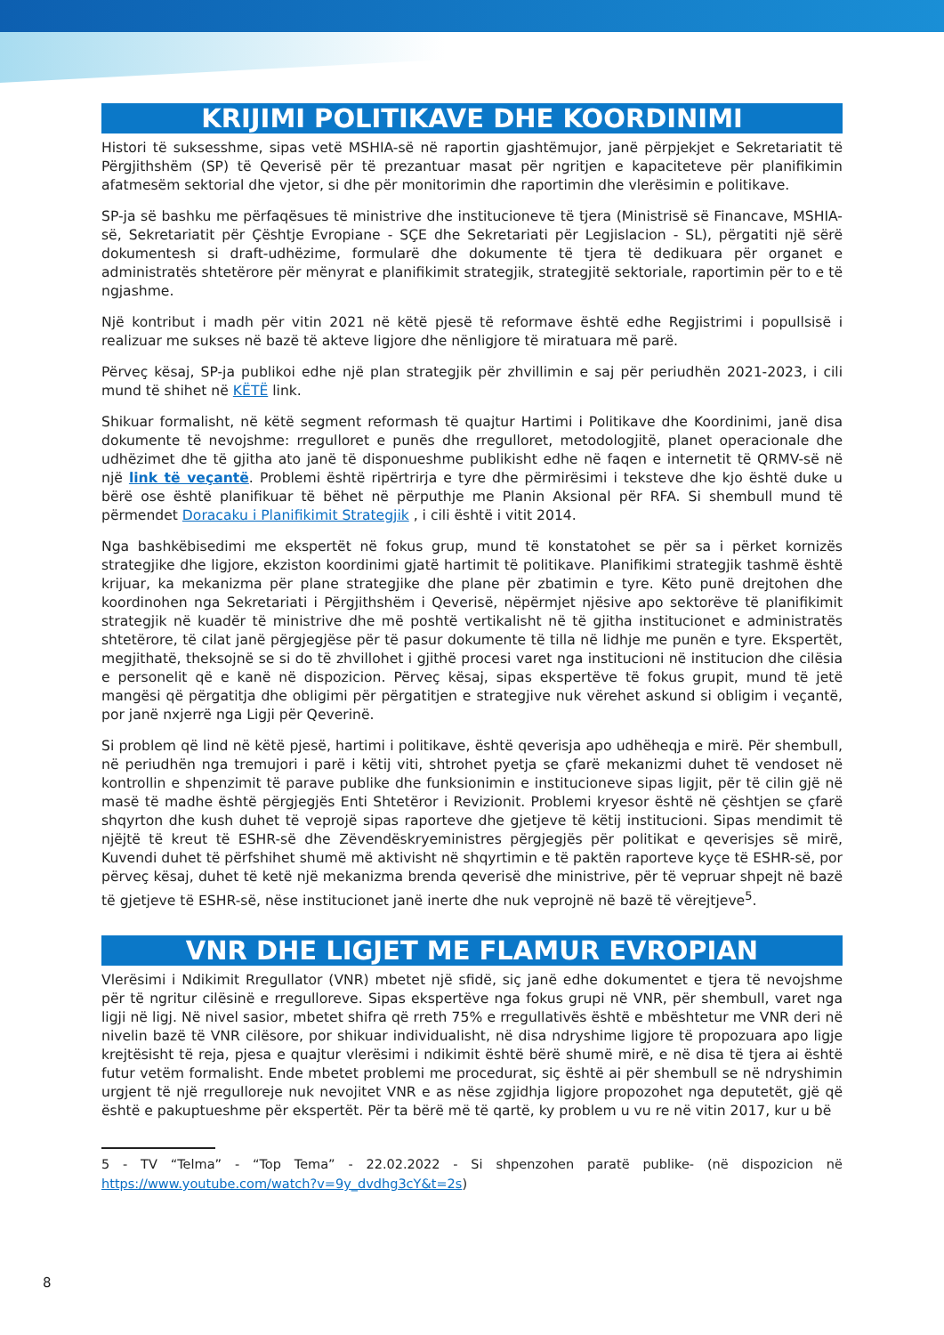KRIJIMI POLITIKAVE DHE KOORDINIMI
Histori të suksesshme, sipas vetë MSHIA-së në raportin gjashtëmujor, janë përpjekjet e Sekretariatit të Përgjithshëm (SP) të Qeverisë për të prezantuar masat për ngritjen e kapaciteteve për planifikimin afatmesëm sektorial dhe vjetor, si dhe për monitorimin dhe raportimin dhe vlerësimin e politikave.
SP-ja së bashku me përfaqësues të ministrive dhe institucioneve të tjera (Ministrisë së Financave, MSHIA-së, Sekretariatit për Çështje Evropiane - SÇE dhe Sekretariati për Legjislacion - SL), përgatiti një sërë dokumentesh si draft-udhëzime, formularë dhe dokumente të tjera të dedikuara për organet e administratës shtetërore për mënyrat e planifikimit strategjik, strategjitë sektoriale, raportimin për to e të ngjashme.
Një kontribut i madh për vitin 2021 në këtë pjesë të reformave është edhe Regjistrimi i popullsisë i realizuar me sukses në bazë të akteve ligjore dhe nënligjore të miratuara më parë.
Përveç kësaj, SP-ja publikoi edhe një plan strategjik për zhvillimin e saj për periudhën 2021-2023, i cili mund të shihet në KËTË link.
Shikuar formalisht, në këtë segment reformash të quajtur Hartimi i Politikave dhe Koordinimi, janë disa dokumente të nevojshme: rregulloret e punës dhe rregulloret, metodologjitë, planet operacionale dhe udhëzimet dhe të gjitha ato janë të disponueshme publikisht edhe në faqen e internetit të QRMV-së në një link të veçantë. Problemi është ripërtrirja e tyre dhe përmirësimi i teksteve dhe kjo është duke u bërë ose është planifikuar të bëhet në përputhje me Planin Aksional për RFA. Si shembull mund të përmendet Doracaku i Planifikimit Strategjik , i cili është i vitit 2014.
Nga bashkëbisedimi me ekspertët në fokus grup, mund të konstatohet se për sa i përket kornizës strategjike dhe ligjore, ekziston koordinimi gjatë hartimit të politikave. Planifikimi strategjik tashmë është krijuar, ka mekanizma për plane strategjike dhe plane për zbatimin e tyre. Këto punë drejtohen dhe koordinohen nga Sekretariati i Përgjithshëm i Qeverisë, nëpërmjet njësive apo sektorëve të planifikimit strategjik në kuadër të ministrive dhe më poshtë vertikalisht në të gjitha institucionet e administratës shtetërore, të cilat janë përgjegjëse për të pasur dokumente të tilla në lidhje me punën e tyre. Ekspertët, megjithatë, theksojnë se si do të zhvillohet i gjithë procesi varet nga institucioni në institucion dhe cilësia e personelit që e kanë në dispozicion. Përveç kësaj, sipas ekspertëve të fokus grupit, mund të jetë mangësi që përgatitja dhe obligimi për përgatitjen e strategjive nuk vërehet askund si obligim i veçantë, por janë nxjerrë nga Ligji për Qeverinë.
Si problem që lind në këtë pjesë, hartimi i politikave, është qeverisja apo udhëheqja e mirë. Për shembull, në periudhën nga tremujori i parë i këtij viti, shtrohet pyetja se çfarë mekanizmi duhet të vendoset në kontrollin e shpenzimit të parave publike dhe funksionimin e institucioneve sipas ligjit, për të cilin gjë në masë të madhe është përgjegjës Enti Shtetëror i Revizionit. Problemi kryesor është në çështjen se çfarë shqyrton dhe kush duhet të veprojë sipas raporteve dhe gjetjeve të këtij institucioni. Sipas mendimit të njëjtë të kreut të ESHR-së dhe Zëvendëskryeministres përgjegjës për politikat e qeverisjes së mirë, Kuvendi duhet të përfshihet shumë më aktivisht në shqyrtimin e të paktën raporteve kyçe të ESHR-së, por përveç kësaj, duhet të ketë një mekanizma brenda qeverisë dhe ministrive, për të vepruar shpejt në bazë të gjetjeve të ESHR-së, nëse institucionet janë inerte dhe nuk veprojnë në bazë të vërejtjeve<sup>5</sup>.
VNR DHE LIGJET ME FLAMUR EVROPIAN
Vlerësimi i Ndikimit Rregullator (VNR) mbetet një sfidë, siç janë edhe dokumentet e tjera të nevojshme për të ngritur cilësinë e rregulloreve. Sipas ekspertëve nga fokus grupi në VNR, për shembull, varet nga ligji në ligj. Në nivel sasior, mbetet shifra që rreth 75% e rregullativës është e mbështetur me VNR deri në nivelin bazë të VNR cilësore, por shikuar individualisht, në disa ndryshime ligjore të propozuara apo ligje krejtësisht të reja, pjesa e quajtur vlerësimi i ndikimit është bërë shumë mirë, e në disa të tjera ai është futur vetëm formalisht. Ende mbetet problemi me procedurat, siç është ai për shembull se në ndryshimin urgjent të një rregulloreje nuk nevojitet VNR e as nëse zgjidhja ligjore propozohet nga deputetët, gjë që është e pakuptueshme për ekspertët. Për ta bërë më të qartë, ky problem u vu re në vitin 2017, kur u bë
5 - TV “Telma” - “Top Tema” - 22.02.2022 - Si shpenzohen paratë publike- (në dispozicion në https://www.youtube.com/watch?v=9y_dvdhg3cY&t=2s)
8